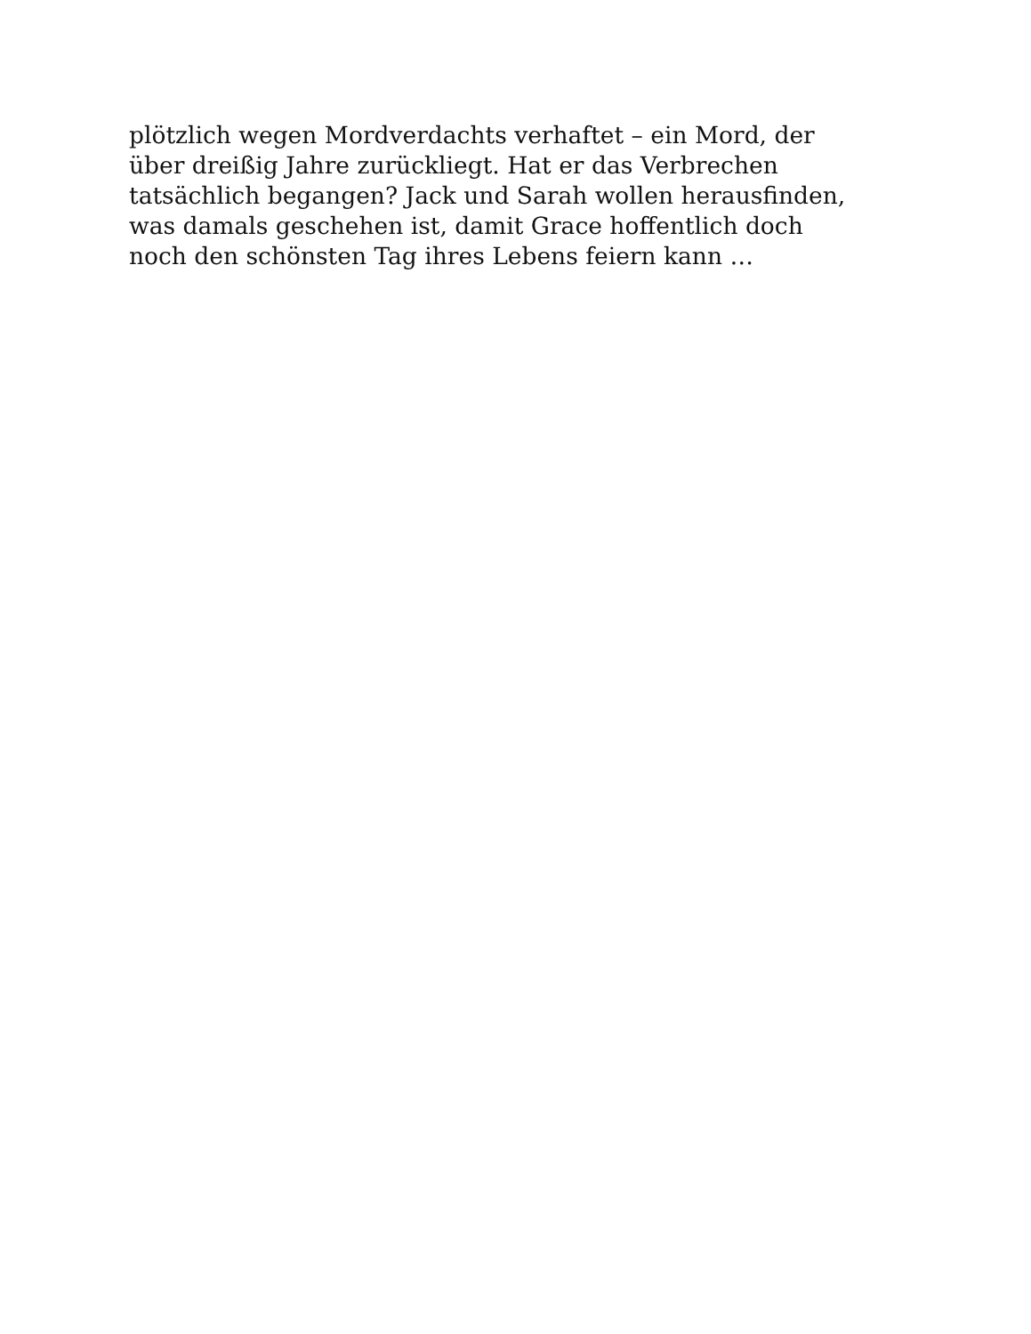plötzlich wegen Mordverdachts verhaftet – ein Mord, der
über dreißig Jahre zurückliegt. Hat er das Verbrechen
tatsächlich begangen? Jack und Sarah wollen herausfinden,
was damals geschehen ist, damit Grace hoffentlich doch
noch den schönsten Tag ihres Lebens feiern kann …